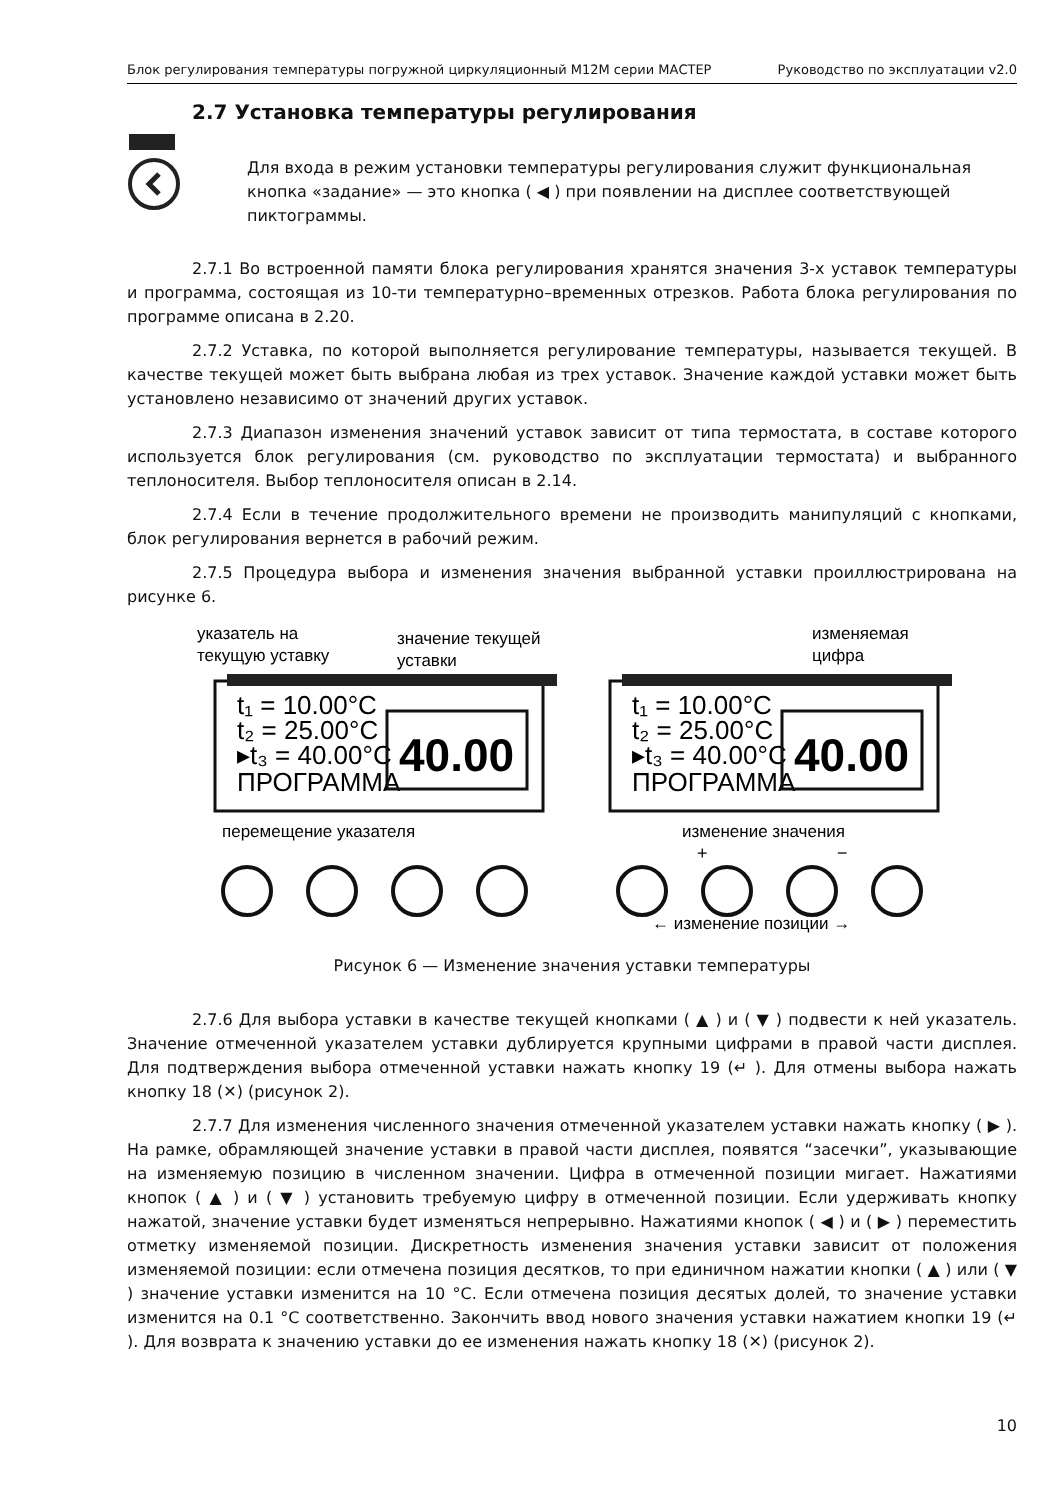Блок регулирования температуры погружной циркуляционный М12М серии МАСТЕР Руководство по эксплуатации v2.0
2.7 Установка температуры регулирования
Для входа в режим установки температуры регулирования служит функциональная кнопка «задание» — это кнопка ( ◀ ) при появлении на дисплее соответствующей пиктограммы.
2.7.1 Во встроенной памяти блока регулирования хранятся значения 3-х уставок температуры и программа, состоящая из 10-ти температурно–временных отрезков. Работа блока регулирования по программе описана в 2.20.
2.7.2 Уставка, по которой выполняется регулирование температуры, называется текущей. В качестве текущей может быть выбрана любая из трех уставок. Значение каждой уставки может быть установлено независимо от значений других уставок.
2.7.3 Диапазон изменения значений уставок зависит от типа термостата, в составе которого используется блок регулирования (см. руководство по эксплуатации термостата) и выбранного теплоносителя. Выбор теплоносителя описан в 2.14.
2.7.4 Если в течение продолжительного времени не производить манипуляций с кнопками, блок регулирования вернется в рабочий режим.
2.7.5 Процедура выбора и изменения значения выбранной уставки проиллюстрирована на рисунке 6.
указатель на
текущую уставку
значение текущей
уставки
изменяемая
цифра
t₁ = 10.00°C
t₂ = 25.00°C
▸t₃ = 40.00°C
ПРОГРАММА
40.00
t₁ = 10.00°C
t₂ = 25.00°C
▸t₃ = 40.00°C
ПРОГРАММА
40.00
перемещение указателя
изменение значения
+
−
← изменение позиции →
Рисунок 6 — Изменение значения уставки температуры
2.7.6 Для выбора уставки в качестве текущей кнопками ( ▲ ) и ( ▼ ) подвести к ней указатель. Значение отмеченной указателем уставки дублируется крупными цифрами в правой части дисплея. Для подтверждения выбора отмеченной уставки нажать кнопку 19 (↵ ). Для отмены выбора нажать кнопку 18 (✕) (рисунок 2).
2.7.7 Для изменения численного значения отмеченной указателем уставки нажать кнопку ( ▶ ). На рамке, обрамляющей значение уставки в правой части дисплея, появятся “засечки”, указывающие на изменяемую позицию в численном значении. Цифра в отмеченной позиции мигает. Нажатиями кнопок ( ▲ ) и ( ▼ ) установить требуемую цифру в отмеченной позиции. Если удерживать кнопку нажатой, значение уставки будет изменяться непрерывно. Нажатиями кнопок ( ◀ ) и ( ▶ ) переместить отметку изменяемой позиции. Дискретность изменения значения уставки зависит от положения изменяемой позиции: если отмечена позиция десятков, то при единичном нажатии кнопки ( ▲ ) или ( ▼ ) значение уставки изменится на 10 °C. Если отмечена позиция десятых долей, то значение уставки изменится на 0.1 °C соответственно. Закончить ввод нового значения уставки нажатием кнопки 19 (↵ ). Для возврата к значению уставки до ее изменения нажать кнопку 18 (✕) (рисунок 2).
10